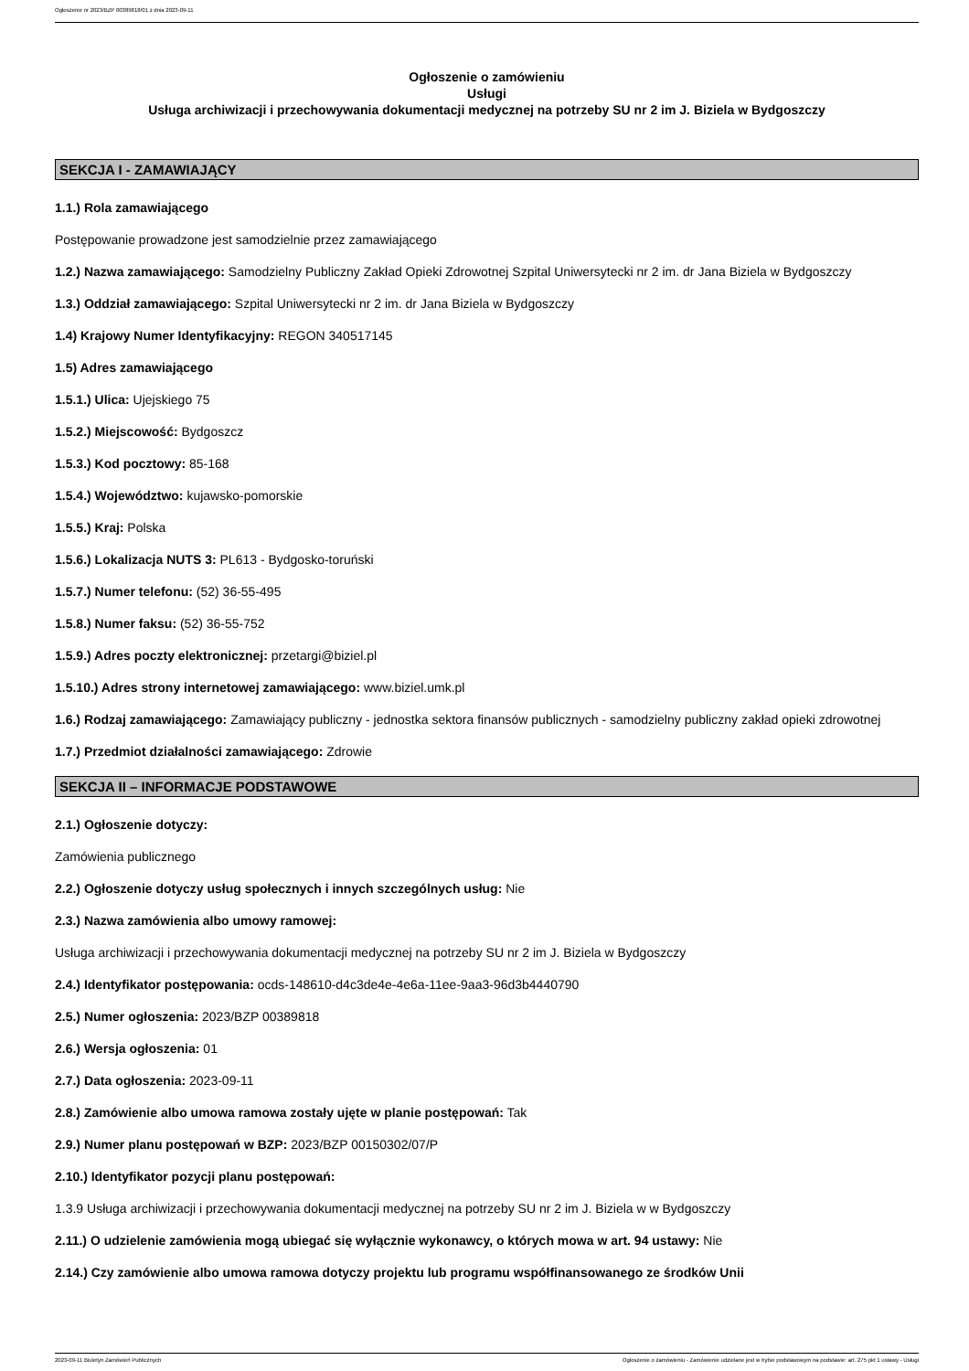Ogłoszenie nr 2023/BZP 00389818/01 z dnia 2023-09-11
Ogłoszenie o zamówieniu
Usługi
Usługa archiwizacji i przechowywania dokumentacji medycznej na potrzeby SU nr 2 im J. Biziela w Bydgoszczy
SEKCJA I - ZAMAWIAJĄCY
1.1.) Rola zamawiającego
Postępowanie prowadzone jest samodzielnie przez zamawiającego
1.2.) Nazwa zamawiającego: Samodzielny Publiczny Zakład Opieki Zdrowotnej Szpital Uniwersytecki nr 2 im. dr Jana Biziela w Bydgoszczy
1.3.) Oddział zamawiającego: Szpital Uniwersytecki nr 2 im. dr Jana Biziela w Bydgoszczy
1.4) Krajowy Numer Identyfikacyjny: REGON 340517145
1.5) Adres zamawiającego
1.5.1.) Ulica: Ujejskiego 75
1.5.2.) Miejscowość: Bydgoszcz
1.5.3.) Kod pocztowy: 85-168
1.5.4.) Województwo: kujawsko-pomorskie
1.5.5.) Kraj: Polska
1.5.6.) Lokalizacja NUTS 3: PL613 - Bydgosko-toruński
1.5.7.) Numer telefonu: (52) 36-55-495
1.5.8.) Numer faksu: (52) 36-55-752
1.5.9.) Adres poczty elektronicznej: przetargi@biziel.pl
1.5.10.) Adres strony internetowej zamawiającego: www.biziel.umk.pl
1.6.) Rodzaj zamawiającego: Zamawiający publiczny - jednostka sektora finansów publicznych - samodzielny publiczny zakład opieki zdrowotnej
1.7.) Przedmiot działalności zamawiającego: Zdrowie
SEKCJA II – INFORMACJE PODSTAWOWE
2.1.) Ogłoszenie dotyczy:
Zamówienia publicznego
2.2.) Ogłoszenie dotyczy usług społecznych i innych szczególnych usług: Nie
2.3.) Nazwa zamówienia albo umowy ramowej:
Usługa archiwizacji i przechowywania dokumentacji medycznej na potrzeby SU nr 2 im J. Biziela w Bydgoszczy
2.4.) Identyfikator postępowania: ocds-148610-d4c3de4e-4e6a-11ee-9aa3-96d3b4440790
2.5.) Numer ogłoszenia: 2023/BZP 00389818
2.6.) Wersja ogłoszenia: 01
2.7.) Data ogłoszenia: 2023-09-11
2.8.) Zamówienie albo umowa ramowa zostały ujęte w planie postępowań: Tak
2.9.) Numer planu postępowań w BZP: 2023/BZP 00150302/07/P
2.10.) Identyfikator pozycji planu postępowań:
1.3.9 Usługa archiwizacji i przechowywania dokumentacji medycznej na potrzeby SU nr 2 im J. Biziela w w Bydgoszczy
2.11.) O udzielenie zamówienia mogą ubiegać się wyłącznie wykonawcy, o których mowa w art. 94 ustawy: Nie
2.14.) Czy zamówienie albo umowa ramowa dotyczy projektu lub programu współfinansowanego ze środków Unii
2023-09-11 Biuletyn Zamówień Publicznych Ogłoszenie o zamówieniu - Zamówienie udzielane jest w trybie podstawowym na podstawie: art. 275 pkt 1 ustawy - Usługi